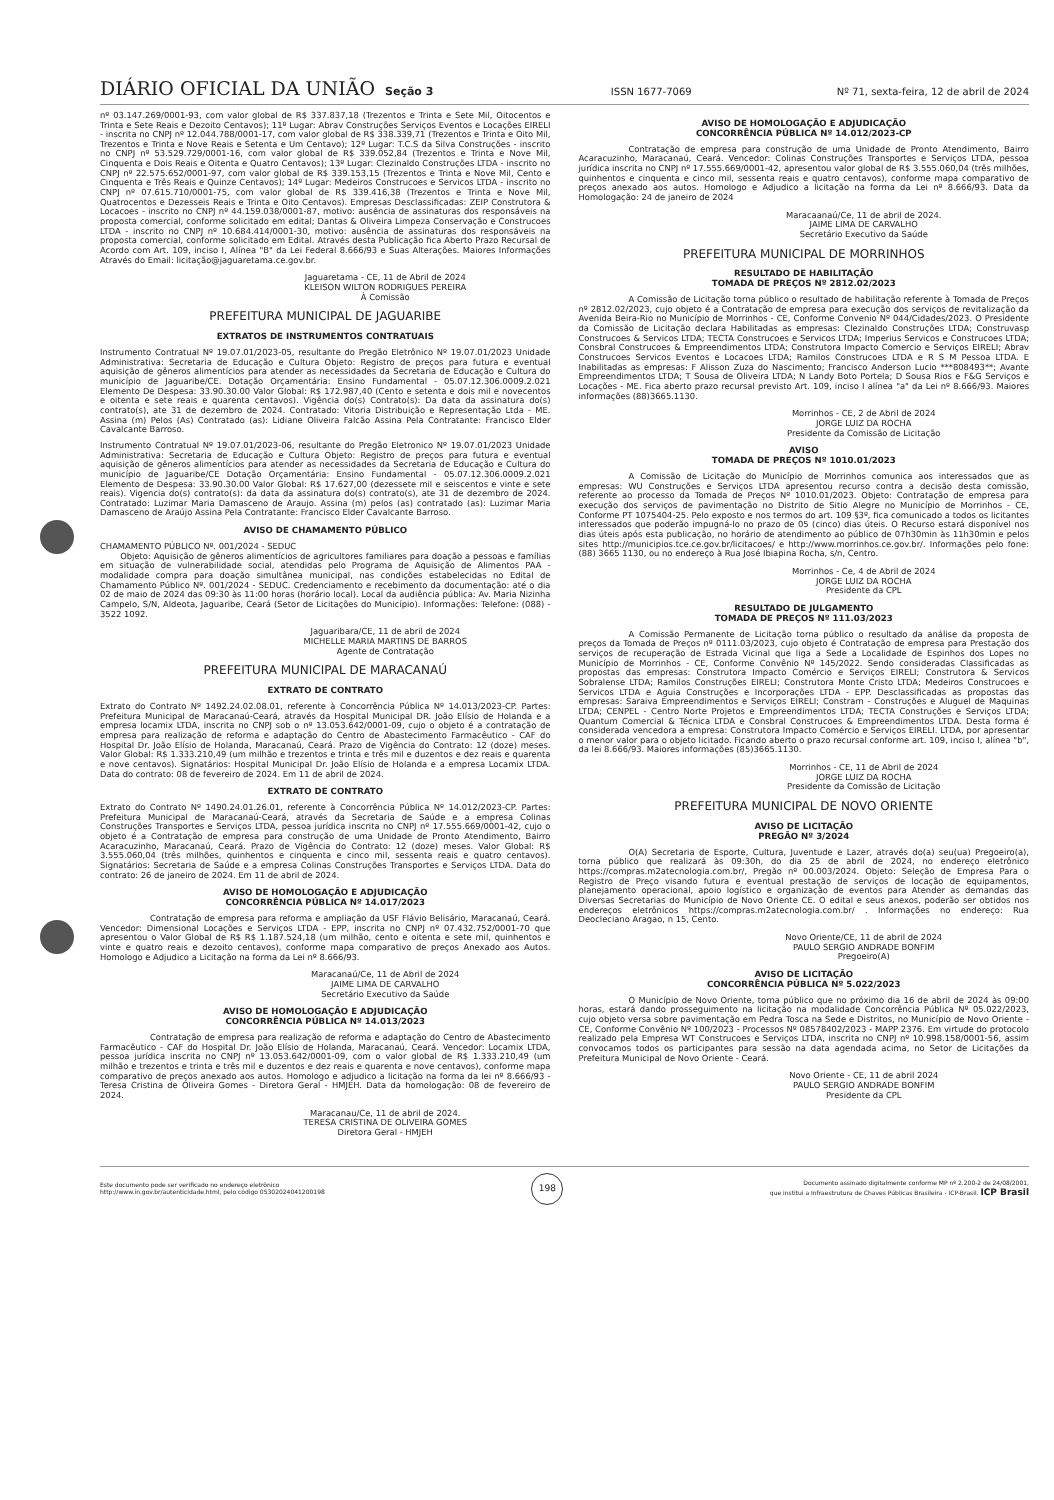DIÁRIO OFICIAL DA UNIÃO Seção 3 ISSN 1677-7069 Nº 71, sexta-feira, 12 de abril de 2024
nº 03.147.269/0001-93, com valor global de R$ 337.837,18 (Trezentos e Trinta e Sete Mil, Oitocentos e Trinta e Sete Reais e Dezoito Centavos); 11º Lugar: Abrav Construções Serviços Eventos e Locações EIRELI - inscrita no CNPJ nº 12.044.788/0001-17, com valor global de R$ 338.339,71 (Trezentos e Trinta e Oito Mil, Trezentos e Trinta e Nove Reais e Setenta e Um Centavo); 12º Lugar: T.C.S da Silva Construções - inscrito no CNPJ nº 53.529.729/0001-16, com valor global de R$ 339.052,84 (Trezentos e Trinta e Nove Mil, Cinquenta e Dois Reais e Oitenta e Quatro Centavos); 13º Lugar: Clezinaldo Construções LTDA - inscrito no CNPJ nº 22.575.652/0001-97, com valor global de R$ 339.153,15 (Trezentos e Trinta e Nove Mil, Cento e Cinquenta e Três Reais e Quinze Centavos); 14º Lugar: Medeiros Construcoes e Servicos LTDA - inscrito no CNPJ nº 07.615.710/0001-75, com valor global de R$ 339.416,38 (Trezentos e Trinta e Nove Mil, Quatrocentos e Dezesseis Reais e Trinta e Oito Centavos). Empresas Desclassificadas: ZEIP Construtora & Locacoes - inscrito no CNPJ nº 44.159.038/0001-87, motivo: ausência de assinaturas dos responsáveis na proposta comercial, conforme solicitado em edital; Dantas & Oliveira Limpeza Conservação e Construcoes LTDA - inscrito no CNPJ nº 10.684.414/0001-30, motivo: ausência de assinaturas dos responsáveis na proposta comercial, conforme solicitado em Edital. Através desta Publicação fica Aberto Prazo Recursal de Acordo com Art. 109, inciso I, Alínea "B" da Lei Federal 8.666/93 e Suas Alterações. Maiores Informações Através do Email: licitação@jaguaretama.ce.gov.br.
Jaguaretama - CE, 11 de Abril de 2024
KLEISON WILTON RODRIGUES PEREIRA
À Comissão
PREFEITURA MUNICIPAL DE JAGUARIBE
EXTRATOS DE INSTRUMENTOS CONTRATUAIS
Instrumento Contratual Nº 19.07.01/2023-05, resultante do Pregão Eletrônico Nº 19.07.01/2023 Unidade Administrativa: Secretaria de Educação e Cultura Objeto: Registro de preços para futura e eventual aquisição de gêneros alimentícios para atender as necessidades da Secretaria de Educação e Cultura do município de Jaguaribe/CE. Dotação Orçamentária: Ensino Fundamental - 05.07.12.306.0009.2.021 Elemento De Despesa: 33.90.30.00 Valor Global: R$ 172.987,40 (Cento e setenta e dois mil e novecentos e oitenta e sete reais e quarenta centavos). Vigência do(s) Contrato(s): Da data da assinatura do(s) contrato(s), ate 31 de dezembro de 2024. Contratado: Vitoria Distribuição e Representação Ltda - ME. Assina (m) Pelos (As) Contratado (as): Lidiane Oliveira Falcão Assina Pela Contratante: Francisco Elder Cavalcante Barroso.
Instrumento Contratual Nº 19.07.01/2023-06, resultante do Pregão Eletronico Nº 19.07.01/2023 Unidade Administrativa: Secretaria de Educação e Cultura Objeto: Registro de preços para futura e eventual aquisição de gêneros alimentícios para atender as necessidades da Secretaria de Educação e Cultura do município de Jaguaribe/CE Dotação Orçamentária: Ensino Fundamental - 05.07.12.306.0009.2.021 Elemento de Despesa: 33.90.30.00 Valor Global: R$ 17.627,00 (dezessete mil e seiscentos e vinte e sete reais). Vigencia do(s) contrato(s): da data da assinatura do(s) contrato(s), ate 31 de dezembro de 2024. Contratado: Luzimar Maria Damasceno de Araujo. Assina (m) pelos (as) contratado (as): Luzimar Maria Damasceno de Araújo Assina Pela Contratante: Francisco Elder Cavalcante Barroso.
AVISO DE CHAMAMENTO PÚBLICO
CHAMAMENTO PÚBLICO Nº. 001/2024 - SEDUC
Objeto: Aquisição de gêneros alimentícios de agricultores familiares para doação a pessoas e famílias em situação de vulnerabilidade social, atendidas pelo Programa de Aquisição de Alimentos PAA - modalidade compra para doação simultânea municipal, nas condições estabelecidas no Edital de Chamamento Público Nº. 001/2024 - SEDUC. Credenciamento e recebimento da documentação: até o dia 02 de maio de 2024 das 09:30 às 11:00 horas (horário local). Local da audiência pública: Av. Maria Nizinha Campelo, S/N, Aldeota, Jaguaribe, Ceará (Setor de Licitações do Município). Informações: Telefone: (088) - 3522 1092.
Jaguaribara/CE, 11 de abril de 2024
MICHELLE MARIA MARTINS DE BARROS
Agente de Contratação
PREFEITURA MUNICIPAL DE MARACANAÚ
EXTRATO DE CONTRATO
Extrato do Contrato Nº 1492.24.02.08.01, referente à Concorrência Pública Nº 14.013/2023-CP. Partes: Prefeitura Municipal de Maracanaú-Ceará, através da Hospital Municipal DR. João Elísio de Holanda e a empresa locamix LTDA, inscrita no CNPJ sob o nº 13.053.642/0001-09, cujo o objeto é a contratação de empresa para realização de reforma e adaptação do Centro de Abastecimento Farmacêutico - CAF do Hospital Dr. João Elísio de Holanda, Maracanaú, Ceará. Prazo de Vigência do Contrato: 12 (doze) meses. Valor Global: R$ 1.333.210,49 (um milhão e trezentos e trinta e três mil e duzentos e dez reais e quarenta e nove centavos). Signatários: Hospital Municipal Dr. João Elísio de Holanda e a empresa Locamix LTDA. Data do contrato: 08 de fevereiro de 2024. Em 11 de abril de 2024.
EXTRATO DE CONTRATO
Extrato do Contrato Nº 1490.24.01.26.01, referente à Concorrência Pública Nº 14.012/2023-CP. Partes: Prefeitura Municipal de Maracanaú-Ceará, através da Secretaria de Saúde e a empresa Colinas Construções Transportes e Serviços LTDA, pessoa jurídica inscrita no CNPJ nº 17.555.669/0001-42, cujo o objeto é a Contratação de empresa para construção de uma Unidade de Pronto Atendimento, Bairro Acaracuzinho, Maracanaú, Ceará. Prazo de Vigência do Contrato: 12 (doze) meses. Valor Global: R$ 3.555.060,04 (três milhões, quinhentos e cinquenta e cinco mil, sessenta reais e quatro centavos). Signatários: Secretaria de Saúde e a empresa Colinas Construções Transportes e Serviços LTDA. Data do contrato: 26 de janeiro de 2024. Em 11 de abril de 2024.
AVISO DE HOMOLOGAÇÃO E ADJUDICAÇÃO
CONCORRÊNCIA PÚBLICA Nº 14.017/2023
Contratação de empresa para reforma e ampliação da USF Flávio Belisário, Maracanaú, Ceará. Vencedor: Dimensional Locações e Serviços LTDA - EPP, inscrita no CNPJ nº 07.432.752/0001-70 que apresentou o Valor Global de R$ R$ 1.187.524,18 (um milhão, cento e oitenta e sete mil, quinhentos e vinte e quatro reais e dezoito centavos), conforme mapa comparativo de preços Anexado aos Autos. Homologo e Adjudico a Licitação na forma da Lei nº 8.666/93.
Maracanaú/Ce, 11 de Abril de 2024
JAIME LIMA DE CARVALHO
Secretário Executivo da Saúde
AVISO DE HOMOLOGAÇÃO E ADJUDICAÇÃO
CONCORRÊNCIA PÚBLICA Nº 14.013/2023
Contratação de empresa para realização de reforma e adaptação do Centro de Abastecimento Farmacêutico - CAF do Hospital Dr. João Elísio de Holanda, Maracanaú, Ceará. Vencedor: Locamix LTDA, pessoa jurídica inscrita no CNPJ nº 13.053.642/0001-09, com o valor global de R$ 1.333.210,49 (um milhão e trezentos e trinta e três mil e duzentos e dez reais e quarenta e nove centavos), conforme mapa comparativo de preços anexado aos autos. Homologo e adjudico a licitação na forma da lei nº 8.666/93 - Teresa Cristina de Oliveira Gomes - Diretora Geral - HMJEH. Data da homologação: 08 de fevereiro de 2024.
Maracanau/Ce, 11 de abril de 2024.
TERESA CRISTINA DE OLIVEIRA GOMES
Diretora Geral - HMJEH
AVISO DE HOMOLOGAÇÃO E ADJUDICAÇÃO
CONCORRÊNCIA PÚBLICA Nº 14.012/2023-CP
Contratação de empresa para construção de uma Unidade de Pronto Atendimento, Bairro Acaracuzinho, Maracanaú, Ceará. Vencedor: Colinas Construções Transportes e Serviços LTDA, pessoa jurídica inscrita no CNPJ nº 17.555.669/0001-42, apresentou valor global de R$ 3.555.060,04 (três milhões, quinhentos e cinquenta e cinco mil, sessenta reais e quatro centavos), conforme mapa comparativo de preços anexado aos autos. Homologo e Adjudico a licitação na forma da Lei nº 8.666/93. Data da Homologação: 24 de janeiro de 2024
Maracaanaú/Ce, 11 de abril de 2024.
JAIME LIMA DE CARVALHO
Secretário Executivo da Saúde
PREFEITURA MUNICIPAL DE MORRINHOS
RESULTADO DE HABILITAÇÃO
TOMADA DE PREÇOS Nº 2812.02/2023
A Comissão de Licitação torna público o resultado de habilitação referente à Tomada de Preços nº 2812.02/2023, cujo objeto é a Contratação de empresa para execução dos serviços de revitalização da Avenida Beira-Rio no Município de Morrinhos - CE, Conforme Convenio Nº 044/Cidades/2023. O Presidente da Comissão de Licitação declara Habilitadas as empresas: Clezinaldo Construções LTDA; Construvasp Construcoes & Servicos LTDA; TECTA Construcoes e Servicos LTDA; Imperius Servicos e Construcoes LTDA; Consbral Construcoes & Empreendimentos LTDA; Construtora Impacto Comercio e Serviços EIRELI; Abrav Construcoes Servicos Eventos e Locacoes LTDA; Ramilos Construcoes LTDA e R S M Pessoa LTDA. E Inabilitadas as empresas: F Alisson Zuza do Nascimento; Francisco Anderson Lucio ***808493**; Avante Empreendimentos LTDA; T Sousa de Oliveira LTDA; N Landy Boto Portela; D Sousa Rios e F&G Serviços e Locações - ME. Fica aberto prazo recursal previsto Art. 109, inciso I alínea "a" da Lei nº 8.666/93. Maiores informações (88)3665.1130.
Morrinhos - CE, 2 de Abril de 2024
JORGE LUIZ DA ROCHA
Presidente da Comissão de Licitação
AVISO
TOMADA DE PREÇOS Nº 1010.01/2023
A Comissão de Licitação do Município de Morrinhos comunica aos interessados que as empresas: WU Construções e Serviços LTDA apresentou recurso contra a decisão desta comissão, referente ao processo da Tomada de Preços Nº 1010.01/2023. Objeto: Contratação de empresa para execução dos serviços de pavimentação no Distrito de Sitio Alegre no Município de Morrinhos - CE, Conforme PT 1075404-25. Pelo exposto e nos termos do art. 109 §3º, fica comunicado a todos os licitantes interessados que poderão impugná-lo no prazo de 05 (cinco) dias úteis. O Recurso estará disponível nos dias úteis após esta publicação, no horário de atendimento ao público de 07h30min às 11h30min e pelos sites http://municipios.tce.ce.gov.br/licitacoes/ e http://www.morrinhos.ce.gov.br/. Informações pelo fone: (88) 3665 1130, ou no endereço à Rua José Ibiapina Rocha, s/n, Centro.
Morrinhos - Ce, 4 de Abril de 2024
JORGE LUIZ DA ROCHA
Presidente da CPL
RESULTADO DE JULGAMENTO
TOMADA DE PREÇOS Nº 111.03/2023
A Comissão Permanente de Licitação torna público o resultado da análise da proposta de preços da Tomada de Preços nº 0111.03/2023, cujo objeto é Contratação de empresa para Prestação dos serviços de recuperação de Estrada Vicinal que liga a Sede a Localidade de Espinhos dos Lopes no Município de Morrinhos - CE, Conforme Convênio Nº 145/2022. Sendo consideradas Classificadas as propostas das empresas: Construtora Impacto Comércio e Serviços EIRELI; Construtora & Servicos Sobralense LTDA; Ramilos Construções EIRELI; Construtora Monte Cristo LTDA; Medeiros Construcoes e Servicos LTDA e Aguia Construções e Incorporações LTDA - EPP. Desclassificadas as propostas das empresas: Saraiva Empreendimentos e Serviços EIRELI; Constram - Construções e Aluguel de Maquinas LTDA; CENPEL - Centro Norte Projetos e Empreendimentos LTDA; TECTA Construções e Serviços LTDA; Quantum Comercial & Técnica LTDA e Consbral Construcoes & Empreendimentos LTDA. Desta forma é considerada vencedora a empresa: Construtora Impacto Comércio e Serviços EIRELI. LTDA, por apresentar o menor valor para o objeto licitado. Ficando aberto o prazo recursal conforme art. 109, inciso I, alínea "b", da lei 8.666/93. Maiores informações (85)3665.1130.
Morrinhos - CE, 11 de Abril de 2024
JORGE LUIZ DA ROCHA
Presidente da Comissão de Licitação
PREFEITURA MUNICIPAL DE NOVO ORIENTE
AVISO DE LICITAÇÃO
PREGÃO Nº 3/2024
O(A) Secretaria de Esporte, Cultura, Juventude e Lazer, através do(a) seu(ua) Pregoeiro(a), torna público que realizará às 09:30h, do dia 25 de abril de 2024, no endereço eletrônico https://compras.m2atecnologia.com.br/, Pregão nº 00.003/2024. Objeto: Seleção de Empresa Para o Registro de Preço visando futura e eventual prestação de serviços de locação de equipamentos, planejamento operacional, apoio logístico e organização de eventos para Atender as demandas das Diversas Secretarias do Município de Novo Oriente CE. O edital e seus anexos, poderão ser obtidos nos endereços eletrônicos https://compras.m2atecnologia.com.br/ . Informações no endereço: Rua Deocleciano Aragao, n 15, Cento.
Novo Oriente/CE, 11 de abril de 2024
PAULO SERGIO ANDRADE BONFIM
Pregoeiro(A)
AVISO DE LICITAÇÃO
CONCORRÊNCIA PÚBLICA Nº 5.022/2023
O Município de Novo Oriente, torna público que no próximo dia 16 de abril de 2024 às 09:00 horas, estará dando prosseguimento na licitação na modalidade Concorrência Pública Nº 05.022/2023, cujo objeto versa sobre pavimentação em Pedra Tosca na Sede e Distritos, no Município de Novo Oriente - CE, Conforme Convênio Nº 100/2023 - Processos Nº 08578402/2023 - MAPP 2376. Em virtude do protocolo realizado pela Empresa WT Construcoes e Serviços LTDA, inscrita no CNPJ nº 10.998.158/0001-56, assim convocamos todos os participantes para sessão na data agendada acima, no Setor de Licitações da Prefeitura Municipal de Novo Oriente - Ceará.
Novo Oriente - CE, 11 de abril 2024
PAULO SERGIO ANDRADE BONFIM
Presidente da CPL
Este documento pode ser verificado no endereço eletrônico
http://www.in.gov.br/autenticidade.html, pelo código 05302024041200198 198 Documento assinado digitalmente conforme MP nº 2.200-2 de 24/08/2001,
que institui a Infraestrutura de Chaves Públicas Brasileira - ICP-Brasil. ICP Brasil